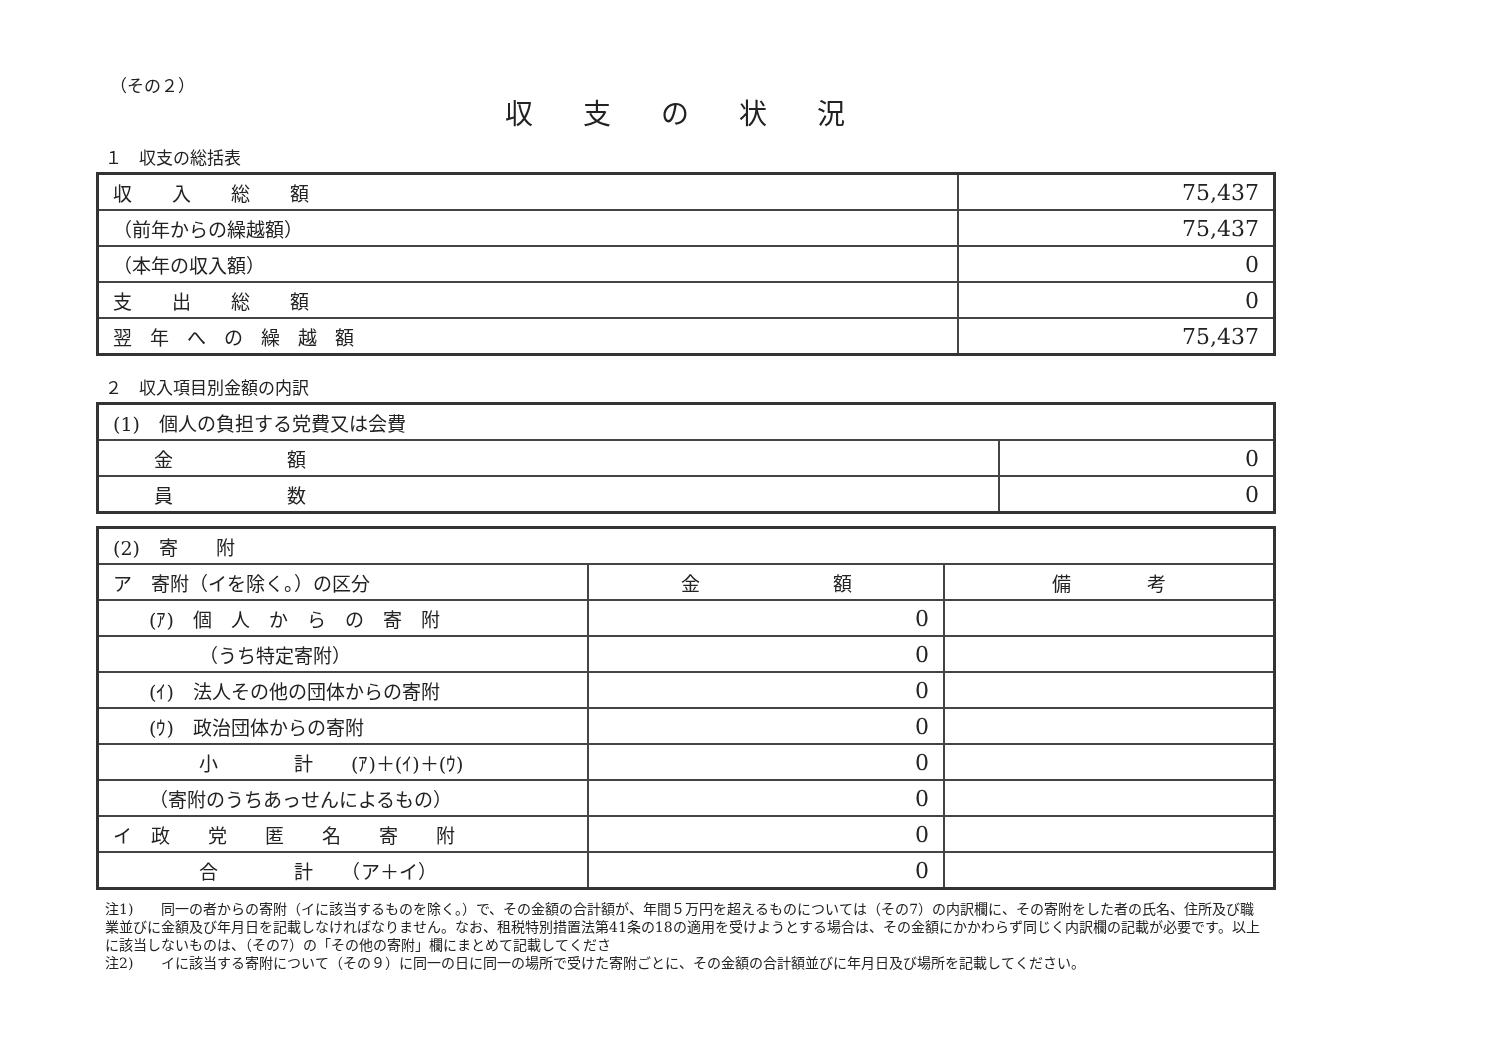（その２）
収支の状況
１　収支の総括表
| 収入総額 | 75,437 |
| （前年からの繰越額） | 75,437 |
| （本年の収入額） | 0 |
| 支出総額 | 0 |
| 翌年への繰越額 | 75,437 |
２　収入項目別金額の内訳
| (1) 個人の負担する党費又は会費 | |
| 金 額 | 0 |
| 員 数 | 0 |
| (2) 寄 附 | | |
| ア 寄附（イを除く。）の区分 | 金 額 | 備 考 |
| (ｱ) 個 人 か ら の 寄 附 | 0 | |
| （うち特定寄附） | 0 | |
| (ｲ) 法人その他の団体からの寄附 | 0 | |
| (ｳ) 政治団体からの寄附 | 0 | |
| 小 計 (ｱ)＋(ｲ)＋(ｳ) | 0 | |
| （寄附のうちあっせんによるもの） | 0 | |
| イ 政 党 匿 名 寄 附 | 0 | |
| 合 計 （ア＋イ） | 0 | |
注1)　　同一の者からの寄附（イに該当するものを除く。）で、その金額の合計額が、年間５万円を超えるものについては（その7）の内訳欄に、その寄附をした者の氏名、住所及び職業並びに金額及び年月日を記載しなければなりません。なお、租税特別措置法第41条の18の適用を受けようとする場合は、その金額にかかわらず同じく内訳欄の記載が必要です。以上に該当しないものは、（その7）の「その他の寄附」欄にまとめて記載してくださ
注2)　　イに該当する寄附について（その９）に同一の日に同一の場所で受けた寄附ごとに、その金額の合計額並びに年月日及び場所を記載してください。